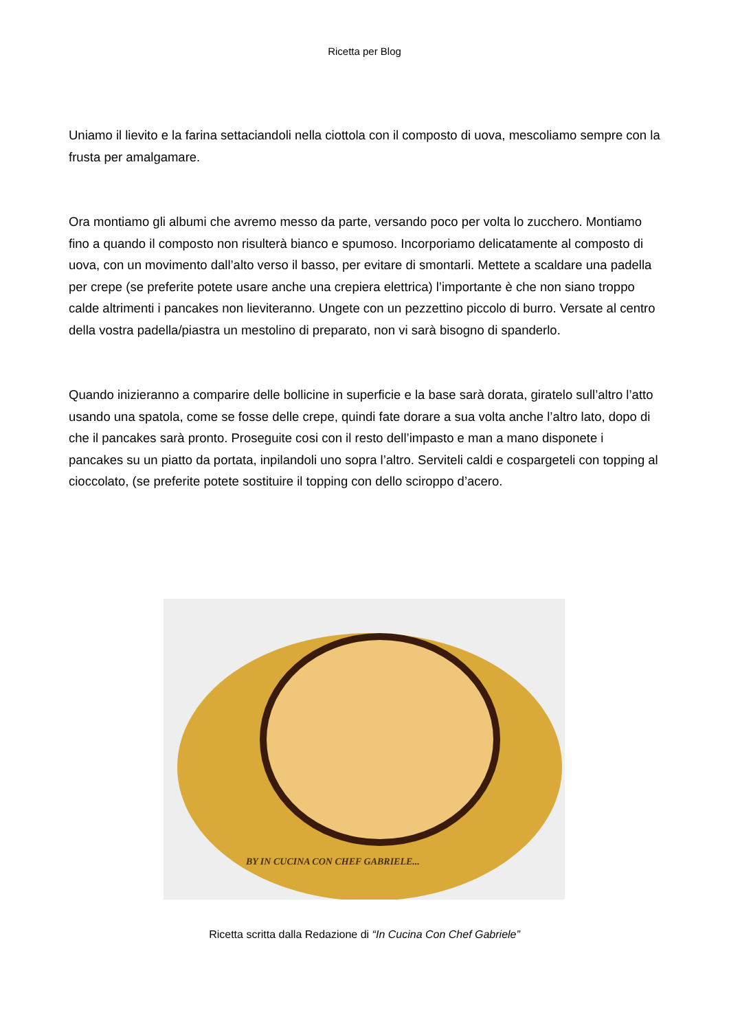Ricetta per Blog
Uniamo il lievito e la farina settaciandoli nella ciottola con il composto di uova, mescoliamo sempre con la frusta per amalgamare.
Ora montiamo gli albumi che avremo messo da parte, versando poco per volta lo zucchero. Montiamo fino a quando il composto non risulterà bianco e spumoso. Incorporiamo delicatamente al composto di uova, con un movimento dall’alto verso il basso, per evitare di smontarli. Mettete a scaldare una padella per crepe (se preferite potete usare anche una crepiera elettrica) l’importante è che non siano troppo calde altrimenti i pancakes non lieviteranno. Ungete con un pezzettino piccolo di burro. Versate al centro della vostra padella/piastra un mestolino di preparato, non vi sarà bisogno di spanderlo.
Quando inizieranno a comparire delle bollicine in superficie e la base sarà dorata, giratelo sull’altro l’atto usando una spatola, come se fosse delle crepe, quindi fate dorare a sua volta anche l’altro lato, dopo di che il pancakes sarà pronto. Proseguite cosi con il resto dell’impasto e man a mano disponete i pancakes su un piatto da portata, inpilandoli uno sopra l’altro. Serviteli caldi e cospargeteli con topping al cioccolato, (se preferite potete sostituire il topping con dello sciroppo d’acero.
BY IN CUCINA CON CHEF GABRIELE...
Ricetta scritta dalla Redazione di “In Cucina Con Chef Gabriele”